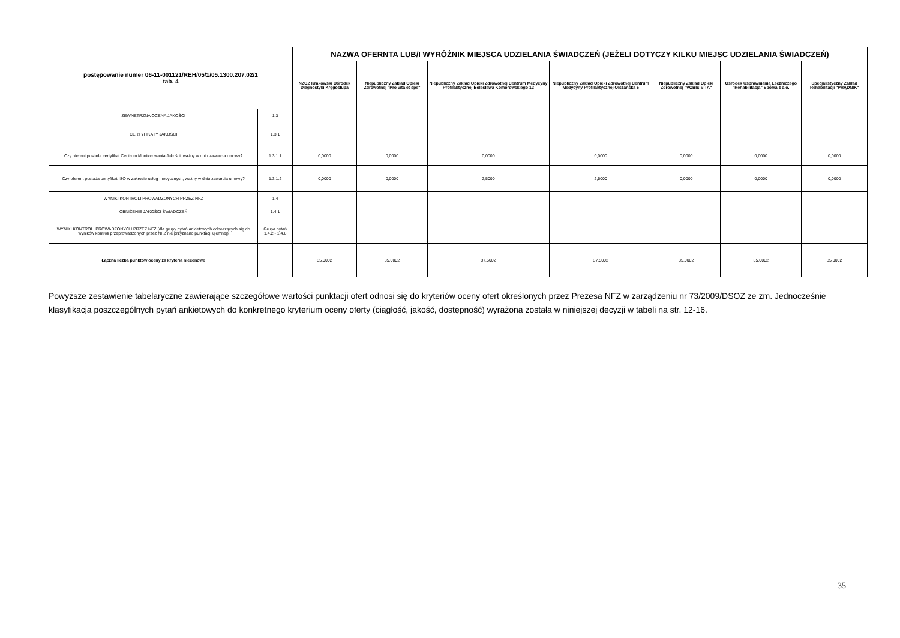| postępowanie numer 06-11-001121/REH/05/1/05.1300.207.02/1 tab. 4 | | NAZWA OFERNTA LUB/I WYRÓŻNIK MIEJSCA UDZIELANIA ŚWIADCZEŃ (JEŻELI DOTYCZY KILKU MIEJSC UDZIELANIA ŚWIADCZEŃ) | | | | | | |
| --- | --- | --- | --- | --- | --- | --- | --- | --- |
| | | NZOZ Krakowski Ośrodek Diagnostyki Kręgosłupa | Niepubliczny Zakład Opieki Zdrowotnej "Pro vita et spe" | Niepubliczny Zakład Opieki Zdrowotnej Centrum Medycyny Profilaktycznej Bolesława Komorowskiego 12 | Niepubliczny Zakład Opieki Zdrowotnej Centrum Medycyny Profilaktycznej Olszańska 5 | Niepubliczny Zakład Opieki Zdrowotnej "VOBIS VITA" | Ośrodek Usprawniania Leczniczego "Rehabilitacja" Spółka z o.o. | Specjalistyczny Zakład Rehabilitacji "PRĄDNIK" |
| ZEWNĘTRZNA OCENA JAKOŚCI | 1.3 | | | | | | | |
| CERTYFIKATY JAKOŚCI | 1.3.1 | | | | | | | |
| Czy oferent posiada certyfikat Centrum Monitorowania Jakości, ważny w dniu zawarcia umowy? | 1.3.1.1 | 0,0000 | 0,0000 | 0,0000 | 0,0000 | 0,0000 | 0,0000 | 0,0000 |
| Czy oferent posiada certyfikat ISO w zakresie usług medycznych, ważny w dniu zawarcia umowy? | 1.3.1.2 | 0,0000 | 0,0000 | 2,5000 | 2,5000 | 0,0000 | 0,0000 | 0,0000 |
| WYNIKI KONTROLI PROWADZONYCH PRZEZ NFZ | 1.4 | | | | | | | |
| OBNIŻENIE JAKOŚCI ŚWIADCZEŃ | 1.4.1 | | | | | | | |
| WYNIKI KONTROLI PROWADZONYCH PRZEZ NFZ (dla grupy pytań ankietowych odnoszących się do wyników kontroli przeprowadzonych przez NFZ nie przyznano punktacji ujemnej) | Grupa pytań 1.4.2 - 1.4.6 | | | | | | | |
| Łączna liczba punktów oceny za kryteria niecenowe | | 35,0002 | 35,0002 | 37,5002 | 37,5002 | 35,0002 | 35,0002 | 35,0002 |
Powyższe zestawienie tabelaryczne zawierające szczegółowe wartości punktacji ofert odnosi się do kryteriów oceny ofert określonych przez Prezesa NFZ w zarządzeniu nr 73/2009/DSOZ ze zm. Jednocześnie klasyfikacja poszczególnych pytań ankietowych do konkretnego kryterium oceny oferty (ciągłość, jakość, dostępność) wyrażona została w niniejszej decyzji w tabeli na str. 12-16.
35